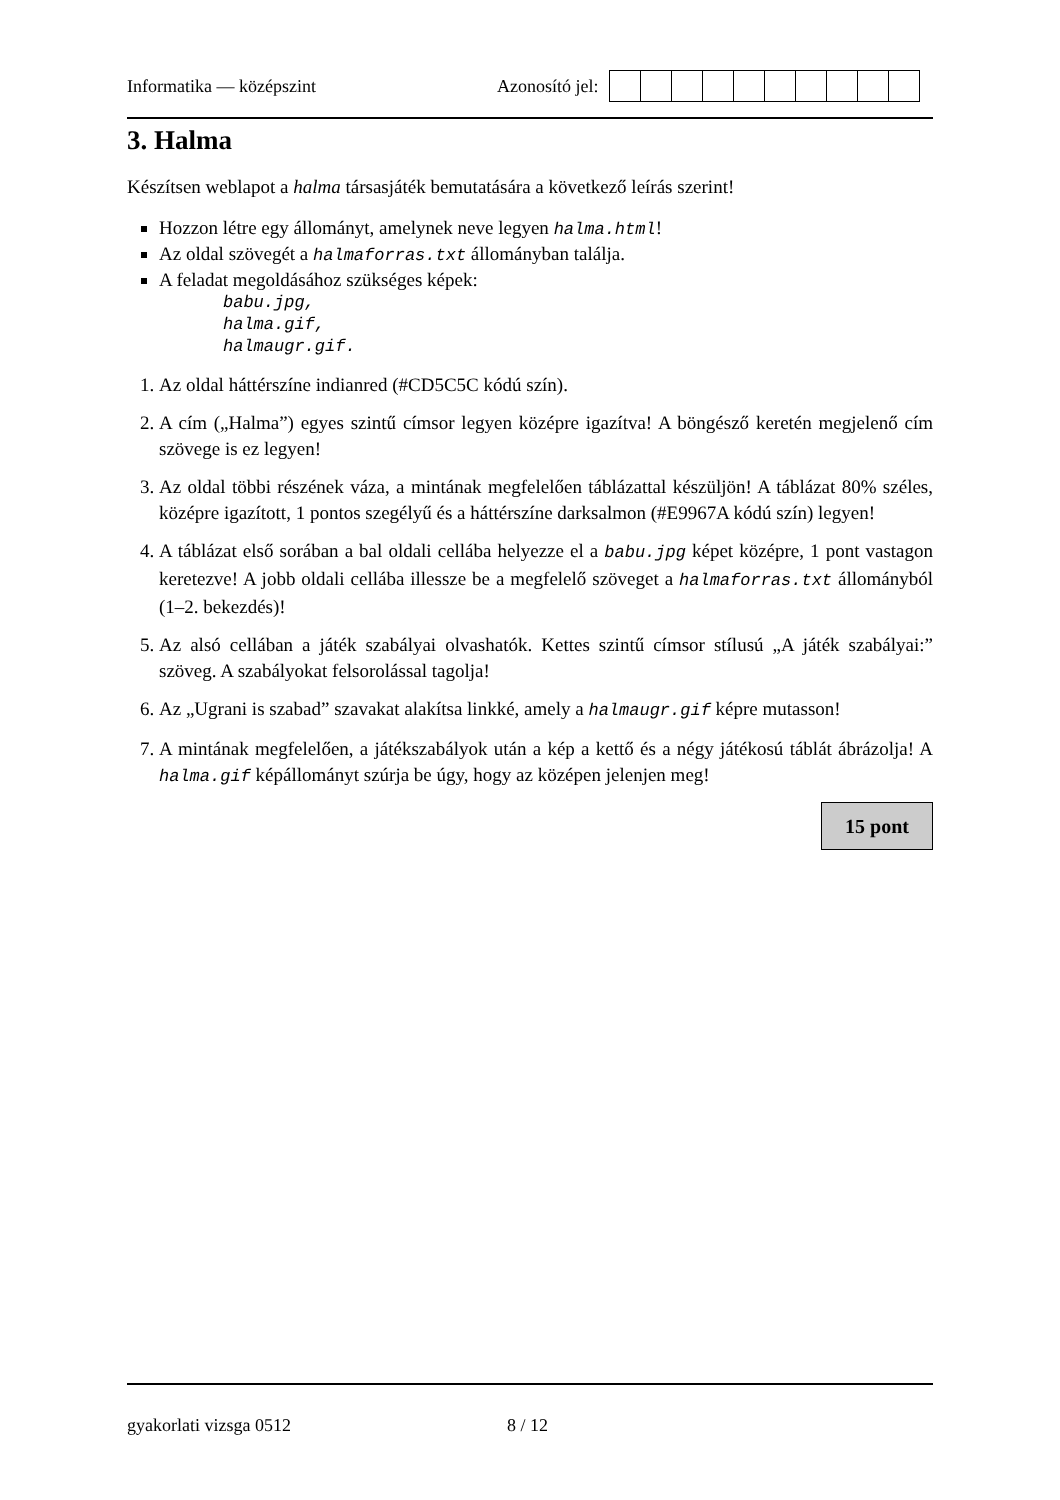Informatika — középszint Azonosító jel:
3. Halma
Készítsen weblapot a halma társasjáték bemutatására a következő leírás szerint!
Hozzon létre egy állományt, amelynek neve legyen halma.html!
Az oldal szövegét a halmaforras.txt állományban találja.
A feladat megoldásához szükséges képek:
babu.jpg,
halma.gif,
halmaugr.gif.
1. Az oldal háttérszíne indianred (#CD5C5C kódú szín).
2. A cím („Halma”) egyes szintű címsor legyen középre igazítva! A böngésző keretén megjelenő cím szövege is ez legyen!
3. Az oldal többi részének váza, a mintának megfelelően táblázattal készüljön! A táblázat 80% széles, középre igazított, 1 pontos szegélyű és a háttérszíne darksalmon (#E9967A kódú szín) legyen!
4. A táblázat első sorában a bal oldali cellába helyezze el a babu.jpg képet középre, 1 pont vastagon keretezve! A jobb oldali cellába illessze be a megfelelő szöveget a halmaforras.txt állományból (1–2. bekezdés)!
5. Az alsó cellában a játék szabályai olvashatók. Kettes szintű címsor stílusú „A játék szabályai:” szöveg. A szabályokat felsorolással tagolja!
6. Az „Ugrani is szabad” szavakat alakítsa linkké, amely a halmaugr.gif képre mutasson!
7. A mintának megfelelően, a játékszabályok után a kép a kettő és a négy játékosú táblát ábrázolja! A halma.gif képállományt szúrja be úgy, hogy az középen jelenjen meg!
15 pont
gyakorlati vizsga 0512 8 / 12